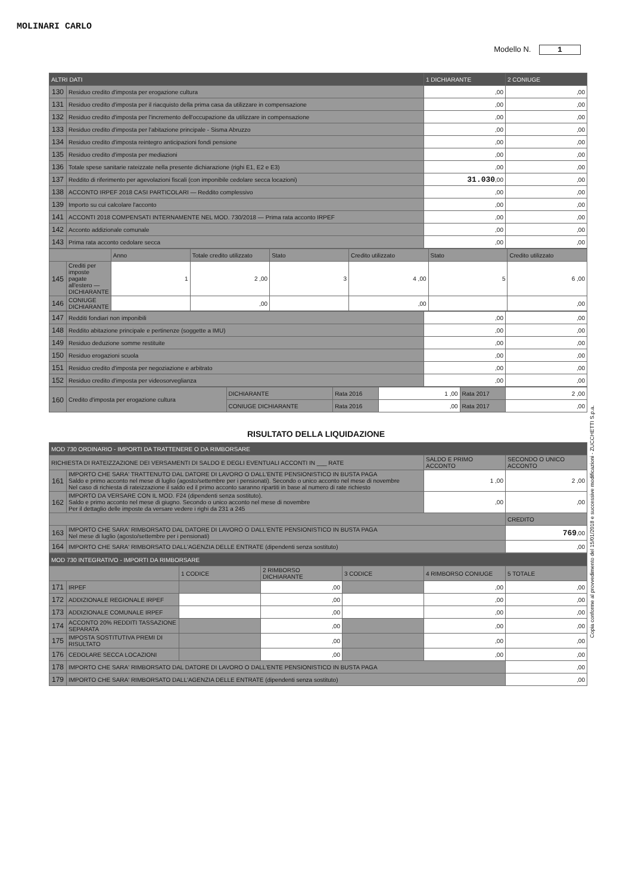MOLINARI CARLO
Modello N. 1
| ALTRI DATI | | 1 DICHIARANTE | 2 CONIUGE |
| --- | --- | --- | --- |
| 130 | Residuo credito d'imposta per erogazione cultura | ,00 | ,00 |
| 131 | Residuo credito d'imposta per il riacquisto della prima casa da utilizzare in compensazione | ,00 | ,00 |
| 132 | Residuo credito d'imposta per l'incremento dell'occupazione da utilizzare in compensazione | ,00 | ,00 |
| 133 | Residuo credito d'imposta per l'abitazione principale - Sisma Abruzzo | ,00 | ,00 |
| 134 | Residuo credito d'imposta reintegro anticipazioni fondi pensione | ,00 | ,00 |
| 135 | Residuo credito d'imposta per mediazioni | ,00 | ,00 |
| 136 | Totale spese sanitarie rateizzate nella presente dichiarazione (righi E1, E2 e E3) | ,00 | ,00 |
| 137 | Reddito di riferimento per agevolazioni fiscali (con imponibile cedolare secca locazioni) | 31.030 ,00 | ,00 |
| 138 | ACCONTO IRPEF 2018 CASI PARTICOLARI — Reddito complessivo | ,00 | ,00 |
| 139 | Importo su cui calcolare l'acconto | ,00 | ,00 |
| 141 | ACCONTI 2018 COMPENSATI INTERNAMENTE NEL MOD. 730/2018 — Prima rata acconto IRPEF | ,00 | ,00 |
| 142 | Acconto addizionale comunale | ,00 | ,00 |
| 143 | Prima rata acconto cedolare secca | ,00 | ,00 |
| | | Anno | Totale credito utilizzato | Stato | Credito utilizzato | Stato | Credito utilizzato |
| 145 | Crediti per imposte pagate all'estero — DICHIARANTE | 1 | 2 ,00 | 3 | 4 ,00 | 5 | 6 ,00 |
| 146 | CONIUGE DICHIARANTE | | ,00 | | ,00 | | ,00 |
| 147 | Redditi fondiari non imponibili | ,00 | ,00 |
| 148 | Reddito abitazione principale e pertinenze (soggette a IMU) | ,00 | ,00 |
| 149 | Residuo deduzione somme restituite | ,00 | ,00 |
| 150 | Residuo erogazioni scuola | ,00 | ,00 |
| 151 | Residuo credito d'imposta per negoziazione e arbitrato | ,00 | ,00 |
| 152 | Residuo credito d'imposta per videosorveglianza | ,00 | ,00 |
| 160 | Credito d'imposta per erogazione cultura | DICHIARANTE | Rata 2016 | 1 ,00 | Rata 2017 | 2 ,00 |
| | | CONIUGE DICHIARANTE | Rata 2016 | ,00 | Rata 2017 | ,00 |
RISULTATO DELLA LIQUIDAZIONE
| MOD 730 ORDINARIO - IMPORTI DA TRATTENERE O DA RIMBORSARE | | | |
| --- | --- | --- | --- |
| RICHIESTA DI RATEIZZAZIONE DEI VERSAMENTI DI SALDO E DEGLI EVENTUALI ACCONTI IN ___ RATE | | SALDO E PRIMO ACCONTO | SECONDO O UNICO ACCONTO |
| 161 | IMPORTO CHE SARA' TRATTENUTO DAL DATORE DI LAVORO O DALL'ENTE PENSIONISTICO IN BUSTA PAGA Saldo e primo acconto nel mese di luglio (agosto/settembre per i pensionati). Secondo o unico acconto nel mese di novembre Nel caso di richiesta di rateizzazione il saldo ed il primo acconto saranno ripartiti in base al numero di rate richiesto | 1 ,00 | 2 ,00 |
| 162 | IMPORTO DA VERSARE CON IL MOD. F24 (dipendenti senza sostituto). Saldo e primo acconto nel mese di giugno. Secondo o unico acconto nel mese di novembre Per il dettaglio delle imposte da versare vedere i righi da 231 a 245 | ,00 | ,00 |
| | | | CREDITO |
| 163 | IMPORTO CHE SARA' RIMBORSATO DAL DATORE DI LAVORO O DALL'ENTE PENSIONISTICO IN BUSTA PAGA Nel mese di luglio (agosto/settembre per i pensionati) | | 769 ,00 |
| 164 | IMPORTO CHE SARA' RIMBORSATO DALL'AGENZIA DELLE ENTRATE (dipendenti senza sostituto) | | ,00 |
| MOD 730 INTEGRATIVO - IMPORTI DA RIMBORSARE | | | | | | |
| --- | --- | --- | --- | --- | --- | --- |
| | | 1 CODICE | 2 RIMBORSO DICHIARANTE | 3 CODICE | 4 RIMBORSO CONIUGE | 5 TOTALE |
| 171 | IRPEF | | ,00 | | ,00 | ,00 |
| 172 | ADDIZIONALE REGIONALE IRPEF | | ,00 | | ,00 | ,00 |
| 173 | ADDIZIONALE COMUNALE IRPEF | | ,00 | | ,00 | ,00 |
| 174 | ACCONTO 20% REDDITI TASSAZIONE SEPARATA | | ,00 | | ,00 | ,00 |
| 175 | IMPOSTA SOSTITUTIVA PREMI DI RISULTATO | | ,00 | | ,00 | ,00 |
| 176 | CEDOLARE SECCA LOCAZIONI | | ,00 | | ,00 | ,00 |
| 178 | IMPORTO CHE SARA' RIMBORSATO DAL DATORE DI LAVORO O DALL'ENTE PENSIONISTICO IN BUSTA PAGA | | | | | ,00 |
| 179 | IMPORTO CHE SARA' RIMBORSATO DALL'AGENZIA DELLE ENTRATE (dipendenti senza sostituto) | | | | | ,00 |
Copia conforme al provvedimento del 15/01/2018 e successive modificazioni - ZUCCHETTI S.p.a.